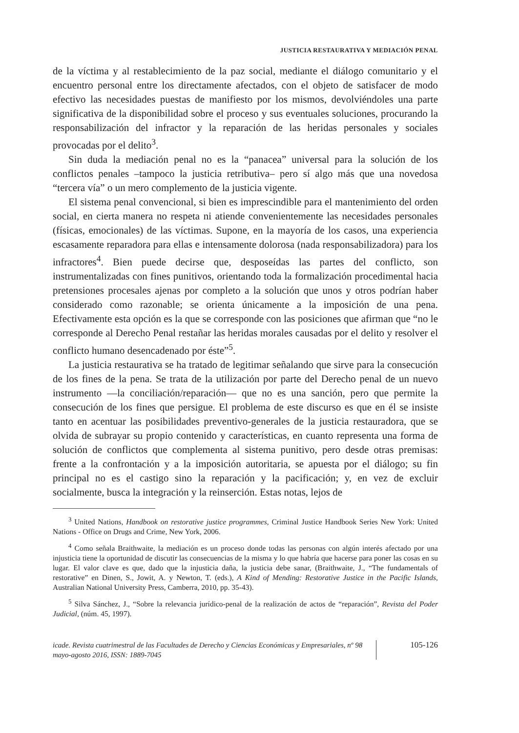JUSTICIA RESTAURATIVA Y MEDIACIÓN PENAL
de la víctima y al restablecimiento de la paz social, mediante el diálogo comunitario y el encuentro personal entre los directamente afectados, con el objeto de satisfacer de modo efectivo las necesidades puestas de manifiesto por los mismos, devolviéndoles una parte significativa de la disponibilidad sobre el proceso y sus eventuales soluciones, procurando la responsabilización del infractor y la reparación de las heridas personales y sociales provocadas por el delito<sup>3</sup>.
Sin duda la mediación penal no es la “panacea” universal para la solución de los conflictos penales –tampoco la justicia retributiva– pero sí algo más que una novedosa “tercera vía” o un mero complemento de la justicia vigente.
El sistema penal convencional, si bien es imprescindible para el mantenimiento del orden social, en cierta manera no respeta ni atiende convenientemente las necesidades personales (físicas, emocionales) de las víctimas. Supone, en la mayoría de los casos, una experiencia escasamente reparadora para ellas e intensamente dolorosa (nada responsabilizadora) para los infractores<sup>4</sup>. Bien puede decirse que, desposeídas las partes del conflicto, son instrumentalizadas con fines punitivos, orientando toda la formalización procedimental hacia pretensiones procesales ajenas por completo a la solución que unos y otros podrían haber considerado como razonable; se orienta únicamente a la imposición de una pena. Efectivamente esta opción es la que se corresponde con las posiciones que afirman que “no le corresponde al Derecho Penal restañar las heridas morales causadas por el delito y resolver el conflicto humano desencadenado por éste”<sup>5</sup>.
La justicia restaurativa se ha tratado de legitimar señalando que sirve para la consecución de los fines de la pena. Se trata de la utilización por parte del Derecho penal de un nuevo instrumento —la conciliación/reparación— que no es una sanción, pero que permite la consecución de los fines que persigue. El problema de este discurso es que en él se insiste tanto en acentuar las posibilidades preventivo-generales de la justicia restauradora, que se olvida de subrayar su propio contenido y características, en cuanto representa una forma de solución de conflictos que complementa al sistema punitivo, pero desde otras premisas: frente a la confrontación y a la imposición autoritaria, se apuesta por el diálogo; su fin principal no es el castigo sino la reparación y la pacificación; y, en vez de excluir socialmente, busca la integración y la reinserción. Estas notas, lejos de
<sup>3</sup> United Nations, Handbook on restorative justice programmes, Criminal Justice Handbook Series New York: United Nations - Office on Drugs and Crime, New York, 2006.
<sup>4</sup> Como señala Braithwaite, la mediación es un proceso donde todas las personas con algún interés afectado por una injusticia tiene la oportunidad de discutir las consecuencias de la misma y lo que habría que hacerse para poner las cosas en su lugar. El valor clave es que, dado que la injusticia daña, la justicia debe sanar, (Braithwaite, J., “The fundamentals of restorative” en Dinen, S., Jowit, A. y Newton, T. (eds.), A Kind of Mending: Restorative Justice in the Pacific Islands, Australian National University Press, Camberra, 2010, pp. 35-43).
<sup>5</sup> Silva Sánchez, J., “Sobre la relevancia jurídico-penal de la realización de actos de “reparación”, Revista del Poder Judicial, (núm. 45, 1997).
icade. Revista cuatrimestral de las Facultades de Derecho y Ciencias Económicas y Empresariales, nº 98 mayo-agosto 2016, ISSN: 1889-7045
105-126